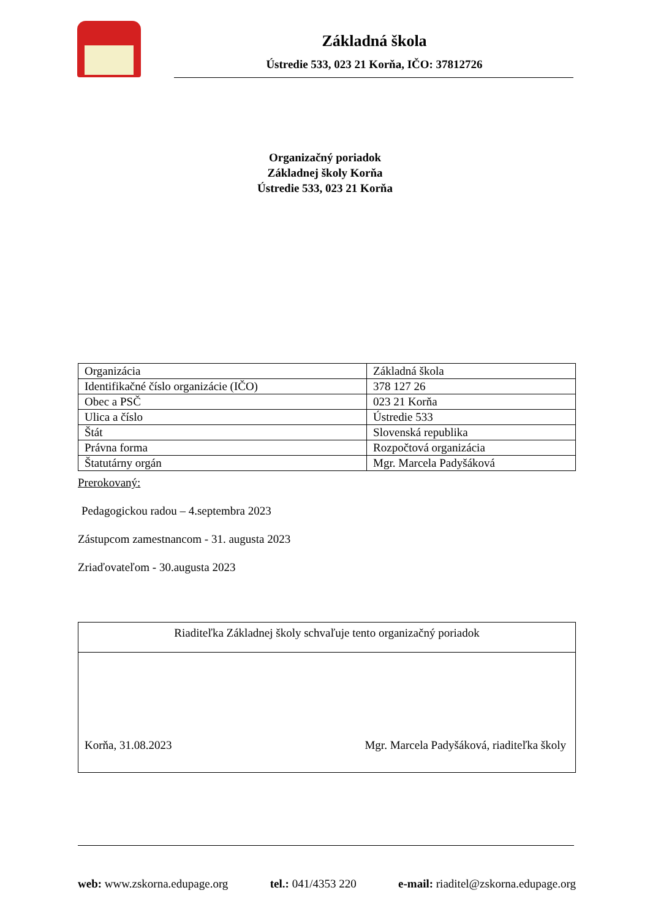Základná škola
Ústredie 533, 023 21 Korňa, IČO: 37812726
Organizačný poriadok
Základnej školy Korňa
Ústredie 533, 023 21 Korňa
| Organizácia | Základná škola |
| Identifikačné číslo organizácie (IČO) | 378 127 26 |
| Obec a PSČ | 023 21 Korňa |
| Ulica a číslo | Ústredie 533 |
| Štát | Slovenská republika |
| Právna forma | Rozpočtová organizácia |
| Štatutárny orgán | Mgr. Marcela Padyšáková |
Prerokovaný:
Pedagogickou radou – 4.septembra 2023
Zástupcom zamestnancom - 31. augusta 2023
Zriaďovateľom - 30.augusta 2023
Riaditeľka Základnej školy schvaľuje tento organizačný poriadok
Korňa, 31.08.2023 Mgr. Marcela Padyšáková, riaditeľka školy
web: www.zskorna.edupage.org tel.: 041/4353 220 e-mail: riaditel@zskorna.edupage.org